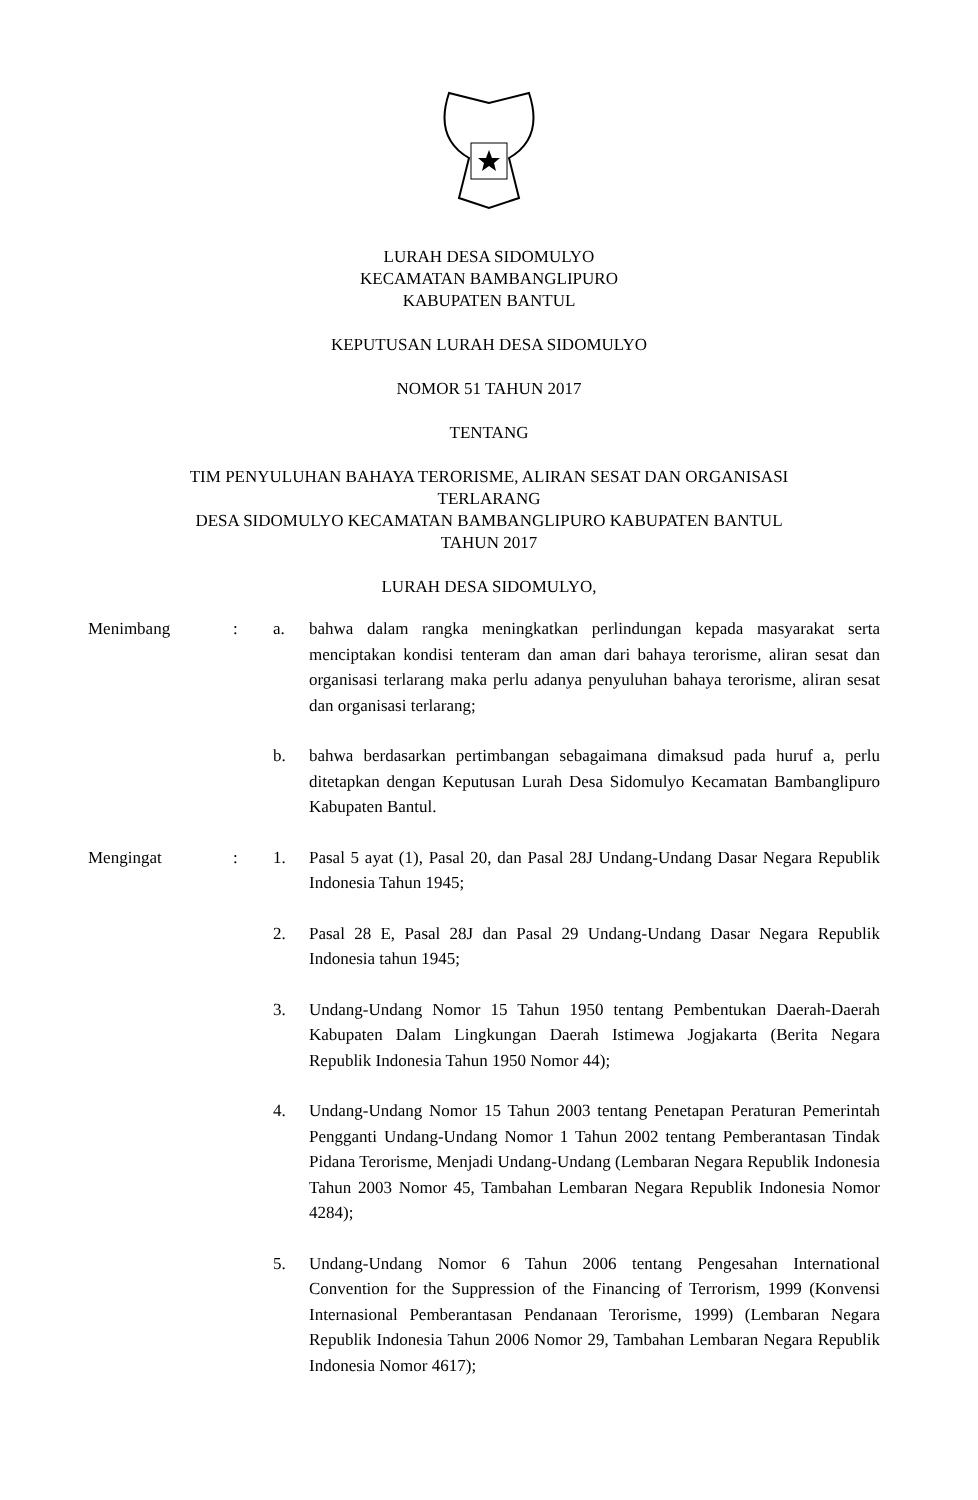LURAH DESA SIDOMULYO
KECAMATAN BAMBANGLIPURO
KABUPATEN BANTUL
KEPUTUSAN LURAH DESA SIDOMULYO
NOMOR 51 TAHUN 2017
TENTANG
TIM PENYULUHAN BAHAYA TERORISME, ALIRAN SESAT DAN ORGANISASI
TERLARANG
DESA SIDOMULYO KECAMATAN BAMBANGLIPURO KABUPATEN BANTUL
TAHUN 2017
LURAH DESA SIDOMULYO,
Menimbang : a. bahwa dalam rangka meningkatkan perlindungan kepada masyarakat serta menciptakan kondisi tenteram dan aman dari bahaya terorisme, aliran sesat dan organisasi terlarang maka perlu adanya penyuluhan bahaya terorisme, aliran sesat dan organisasi terlarang;
b. bahwa berdasarkan pertimbangan sebagaimana dimaksud pada huruf a, perlu ditetapkan dengan Keputusan Lurah Desa Sidomulyo Kecamatan Bambanglipuro Kabupaten Bantul.
Mengingat : 1. Pasal 5 ayat (1), Pasal 20, dan Pasal 28J Undang-Undang Dasar Negara Republik Indonesia Tahun 1945;
2. Pasal 28 E, Pasal 28J dan Pasal 29 Undang-Undang Dasar Negara Republik Indonesia tahun 1945;
3. Undang-Undang Nomor 15 Tahun 1950 tentang Pembentukan Daerah-Daerah Kabupaten Dalam Lingkungan Daerah Istimewa Jogjakarta (Berita Negara Republik Indonesia Tahun 1950 Nomor 44);
4. Undang-Undang Nomor 15 Tahun 2003 tentang Penetapan Peraturan Pemerintah Pengganti Undang-Undang Nomor 1 Tahun 2002 tentang Pemberantasan Tindak Pidana Terorisme, Menjadi Undang-Undang (Lembaran Negara Republik Indonesia Tahun 2003 Nomor 45, Tambahan Lembaran Negara Republik Indonesia Nomor 4284);
5. Undang-Undang Nomor 6 Tahun 2006 tentang Pengesahan International Convention for the Suppression of the Financing of Terrorism, 1999 (Konvensi Internasional Pemberantasan Pendanaan Terorisme, 1999) (Lembaran Negara Republik Indonesia Tahun 2006 Nomor 29, Tambahan Lembaran Negara Republik Indonesia Nomor 4617);